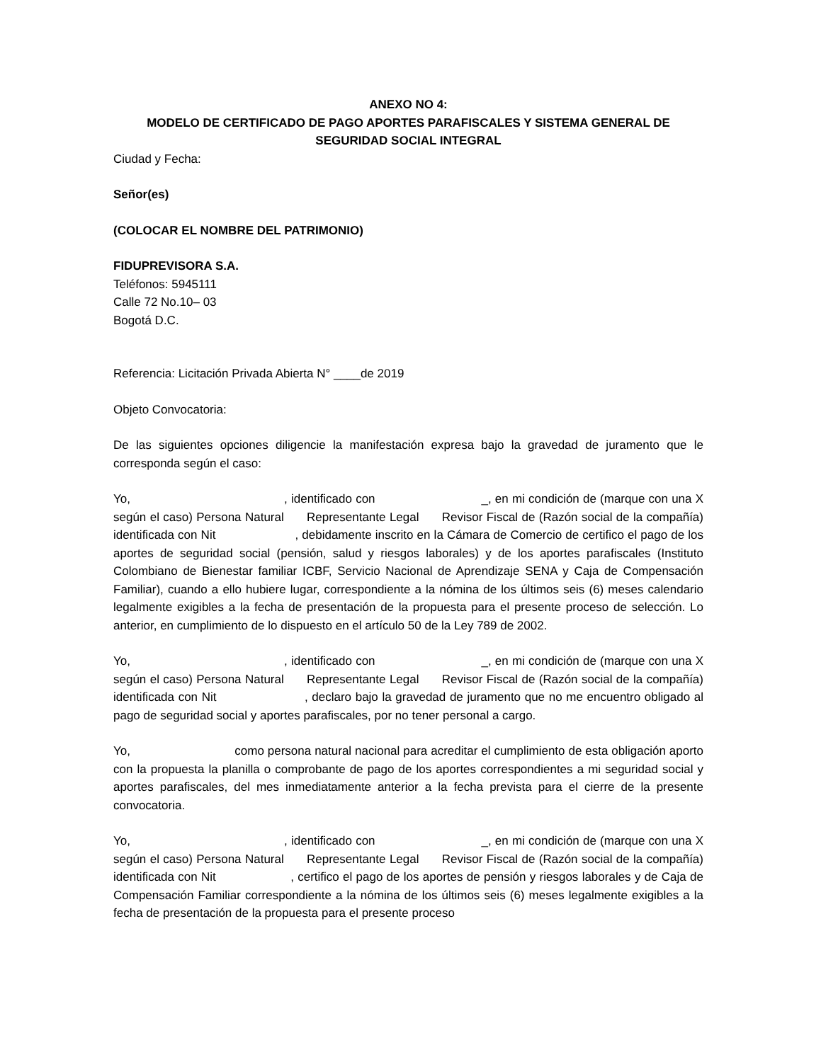ANEXO NO 4:
MODELO DE CERTIFICADO DE PAGO APORTES PARAFISCALES Y SISTEMA GENERAL DE SEGURIDAD SOCIAL INTEGRAL
Ciudad y Fecha:
Señor(es)
(COLOCAR EL NOMBRE DEL PATRIMONIO)
FIDUPREVISORA S.A.
Teléfonos: 5945111
Calle 72 No.10– 03
Bogotá D.C.
Referencia: Licitación Privada Abierta N° ____de 2019
Objeto Convocatoria:
De las siguientes opciones diligencie la manifestación expresa bajo la gravedad de juramento que le corresponda según el caso:
Yo, , identificado con _, en mi condición de (marque con una X según el caso) Persona Natural Representante Legal Revisor Fiscal de (Razón social de la compañía) identificada con Nit , debidamente inscrito en la Cámara de Comercio de certifico el pago de los aportes de seguridad social (pensión, salud y riesgos laborales) y de los aportes parafiscales (Instituto Colombiano de Bienestar familiar ICBF, Servicio Nacional de Aprendizaje SENA y Caja de Compensación Familiar), cuando a ello hubiere lugar, correspondiente a la nómina de los últimos seis (6) meses calendario legalmente exigibles a la fecha de presentación de la propuesta para el presente proceso de selección. Lo anterior, en cumplimiento de lo dispuesto en el artículo 50 de la Ley 789 de 2002.
Yo, , identificado con _, en mi condición de (marque con una X según el caso) Persona Natural Representante Legal Revisor Fiscal de (Razón social de la compañía) identificada con Nit , declaro bajo la gravedad de juramento que no me encuentro obligado al pago de seguridad social y aportes parafiscales, por no tener personal a cargo.
Yo, como persona natural nacional para acreditar el cumplimiento de esta obligación aporto con la propuesta la planilla o comprobante de pago de los aportes correspondientes a mi seguridad social y aportes parafiscales, del mes inmediatamente anterior a la fecha prevista para el cierre de la presente convocatoria.
Yo, , identificado con _, en mi condición de (marque con una X según el caso) Persona Natural Representante Legal Revisor Fiscal de (Razón social de la compañía) identificada con Nit , certifico el pago de los aportes de pensión y riesgos laborales y de Caja de Compensación Familiar correspondiente a la nómina de los últimos seis (6) meses legalmente exigibles a la fecha de presentación de la propuesta para el presente proceso